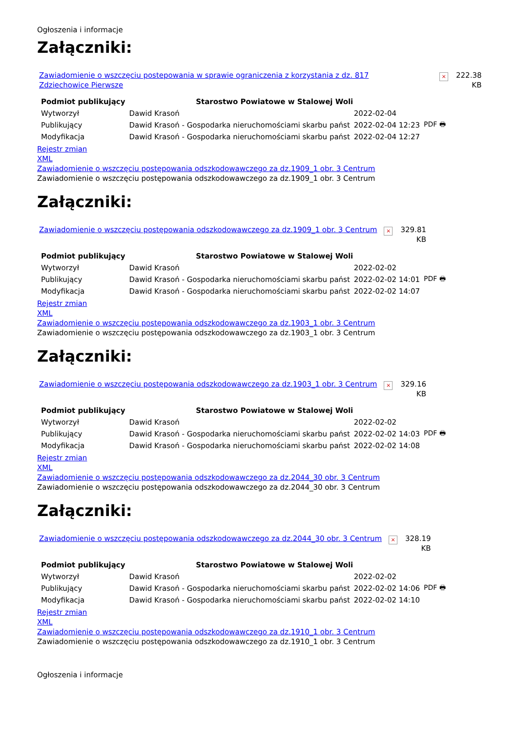Ogłoszenia i informacje
Załączniki:
Zawiadomienie o wszczęciu postepowania w sprawie ograniczenia z korzystania z dz. 817 Zdziechowice Pierwsze × 222.38
KB
| Podmiot publikujący | Starostwo Powiatowe w Stalowej Woli | | |
| Wytworzył | Dawid Krasoń | 2022-02-04 | PDF 🖶 |
| Publikujący | Dawid Krasoń - Gospodarka nieruchomościami skarbu państ | 2022-02-04 12:23 | |
| Modyfikacja | Dawid Krasoń - Gospodarka nieruchomościami skarbu państ | 2022-02-04 12:27 | |
Rejestr zmian
XML
Zawiadomienie o wszczęciu postępowania odszkodowawczego za dz.1909_1 obr. 3 Centrum
Zawiadomienie o wszczęciu postępowania odszkodowawczego za dz.1909_1 obr. 3 Centrum
Załączniki:
Zawiadomienie o wszczęciu postępowania odszkodowawczego za dz.1909_1 obr. 3 Centrum × 329.81
KB
| Podmiot publikujący | Starostwo Powiatowe w Stalowej Woli | | |
| Wytworzył | Dawid Krasoń | 2022-02-02 | PDF 🖶 |
| Publikujący | Dawid Krasoń - Gospodarka nieruchomościami skarbu państ | 2022-02-02 14:01 | |
| Modyfikacja | Dawid Krasoń - Gospodarka nieruchomościami skarbu państ | 2022-02-02 14:07 | |
Rejestr zmian
XML
Zawiadomienie o wszczęciu postępowania odszkodowawczego za dz.1903_1 obr. 3 Centrum
Zawiadomienie o wszczęciu postępowania odszkodowawczego za dz.1903_1 obr. 3 Centrum
Załączniki:
Zawiadomienie o wszczęciu postępowania odszkodowawczego za dz.1903_1 obr. 3 Centrum × 329.16
KB
| Podmiot publikujący | Starostwo Powiatowe w Stalowej Woli | | |
| Wytworzył | Dawid Krasoń | 2022-02-02 | PDF 🖶 |
| Publikujący | Dawid Krasoń - Gospodarka nieruchomościami skarbu państ | 2022-02-02 14:03 | |
| Modyfikacja | Dawid Krasoń - Gospodarka nieruchomościami skarbu państ | 2022-02-02 14:08 | |
Rejestr zmian
XML
Zawiadomienie o wszczęciu postępowania odszkodowawczego za dz.2044_30 obr. 3 Centrum
Zawiadomienie o wszczęciu postępowania odszkodowawczego za dz.2044_30 obr. 3 Centrum
Załączniki:
Zawiadomienie o wszczęciu postępowania odszkodowawczego za dz.2044_30 obr. 3 Centrum × 328.19
KB
| Podmiot publikujący | Starostwo Powiatowe w Stalowej Woli | | |
| Wytworzył | Dawid Krasoń | 2022-02-02 | PDF 🖶 |
| Publikujący | Dawid Krasoń - Gospodarka nieruchomościami skarbu państ | 2022-02-02 14:06 | |
| Modyfikacja | Dawid Krasoń - Gospodarka nieruchomościami skarbu państ | 2022-02-02 14:10 | |
Rejestr zmian
XML
Zawiadomienie o wszczęciu postępowania odszkodowawczego za dz.1910_1 obr. 3 Centrum
Zawiadomienie o wszczęciu postępowania odszkodowawczego za dz.1910_1 obr. 3 Centrum
Ogłoszenia i informacje